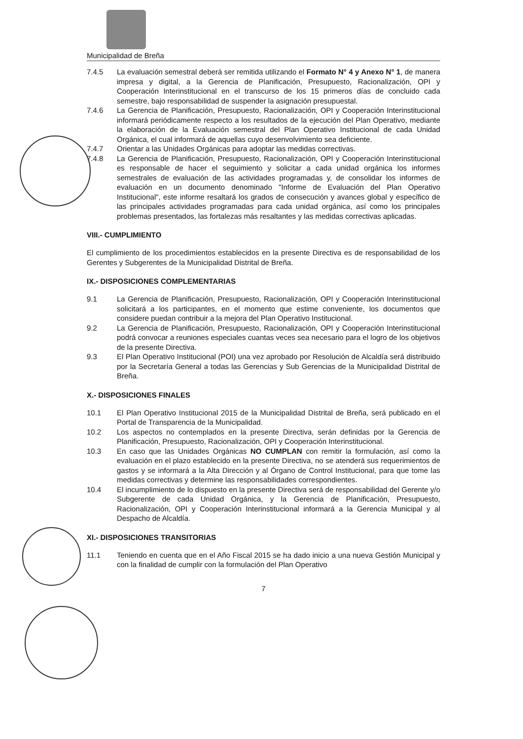Municipalidad de Breña
7.4.5 La evaluación semestral deberá ser remitida utilizando el Formato N° 4 y Anexo N° 1, de manera impresa y digital, a la Gerencia de Planificación, Presupuesto, Racionalización, OPI y Cooperación Interinstitucional en el transcurso de los 15 primeros días de concluido cada semestre, bajo responsabilidad de suspender la asignación presupuestal.
7.4.6 La Gerencia de Planificación, Presupuesto, Racionalización, OPI y Cooperación Interinstitucional informará periódicamente respecto a los resultados de la ejecución del Plan Operativo, mediante la elaboración de la Evaluación semestral del Plan Operativo Institucional de cada Unidad Orgánica, el cual informará de aquellas cuyo desenvolvimiento sea deficiente.
7.4.7 Orientar a las Unidades Orgánicas para adoptar las medidas correctivas.
7.4.8 La Gerencia de Planificación, Presupuesto, Racionalización, OPI y Cooperación Interinstitucional es responsable de hacer el seguimiento y solicitar a cada unidad orgánica los informes semestrales de evaluación de las actividades programadas y, de consolidar los informes de evaluación en un documento denominado "Informe de Evaluación del Plan Operativo Institucional", este informe resaltará los grados de consecución y avances global y específico de las principales actividades programadas para cada unidad orgánica, así como los principales problemas presentados, las fortalezas más resaltantes y las medidas correctivas aplicadas.
VIII.- CUMPLIMIENTO
El cumplimiento de los procedimientos establecidos en la presente Directiva es de responsabilidad de los Gerentes y Subgerentes de la Municipalidad Distrital de Breña.
IX.- DISPOSICIONES COMPLEMENTARIAS
9.1 La Gerencia de Planificación, Presupuesto, Racionalización, OPI y Cooperación Interinstitucional solicitará a los participantes, en el momento que estime conveniente, los documentos que considere puedan contribuir a la mejora del Plan Operativo Institucional.
9.2 La Gerencia de Planificación, Presupuesto, Racionalización, OPI y Cooperación Interinstitucional podrá convocar a reuniones especiales cuantas veces sea necesario para el logro de los objetivos de la presente Directiva.
9.3 El Plan Operativo Institucional (POI) una vez aprobado por Resolución de Alcaldía será distribuido por la Secretaría General a todas las Gerencias y Sub Gerencias de la Municipalidad Distrital de Breña.
X.- DISPOSICIONES FINALES
10.1 El Plan Operativo Institucional 2015 de la Municipalidad Distrital de Breña, será publicado en el Portal de Transparencia de la Municipalidad.
10.2 Los aspectos no contemplados en la presente Directiva, serán definidas por la Gerencia de Planificación, Presupuesto, Racionalización, OPI y Cooperación Interinstitucional.
10.3 En caso que las Unidades Orgánicas NO CUMPLAN con remitir la formulación, así como la evaluación en el plazo establecido en la presente Directiva, no se atenderá sus requerimientos de gastos y se informará a la Alta Dirección y al Órgano de Control Institucional, para que tome las medidas correctivas y determine las responsabilidades correspondientes.
10.4 El incumplimiento de lo dispuesto en la presente Directiva será de responsabilidad del Gerente y/o Subgerente de cada Unidad Orgánica, y la Gerencia de Planificación, Presupuesto, Racionalización, OPI y Cooperación Interinstitucional informará a la Gerencia Municipal y al Despacho de Alcaldía.
XI.- DISPOSICIONES TRANSITORIAS
11.1 Teniendo en cuenta que en el Año Fiscal 2015 se ha dado inicio a una nueva Gestión Municipal y con la finalidad de cumplir con la formulación del Plan Operativo
7